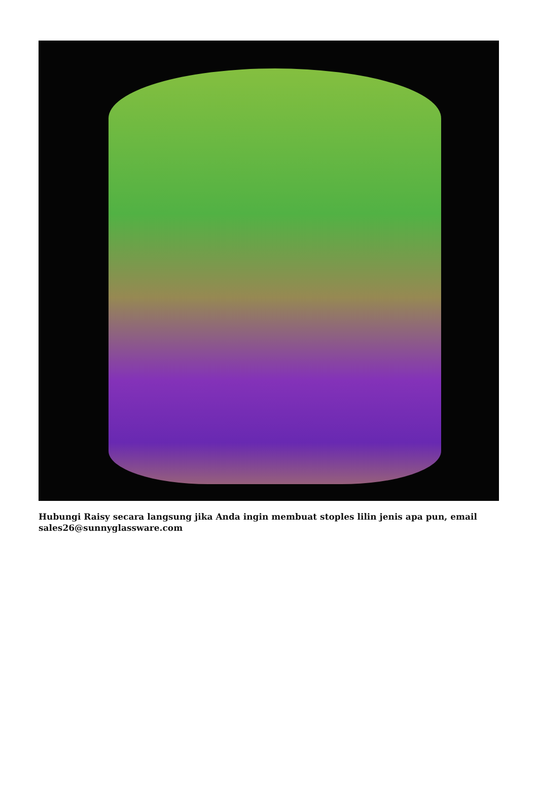Hubungi Raisy secara langsung jika Anda ingin membuat stoples lilin jenis apa pun, email sales26@sunnyglassware.com